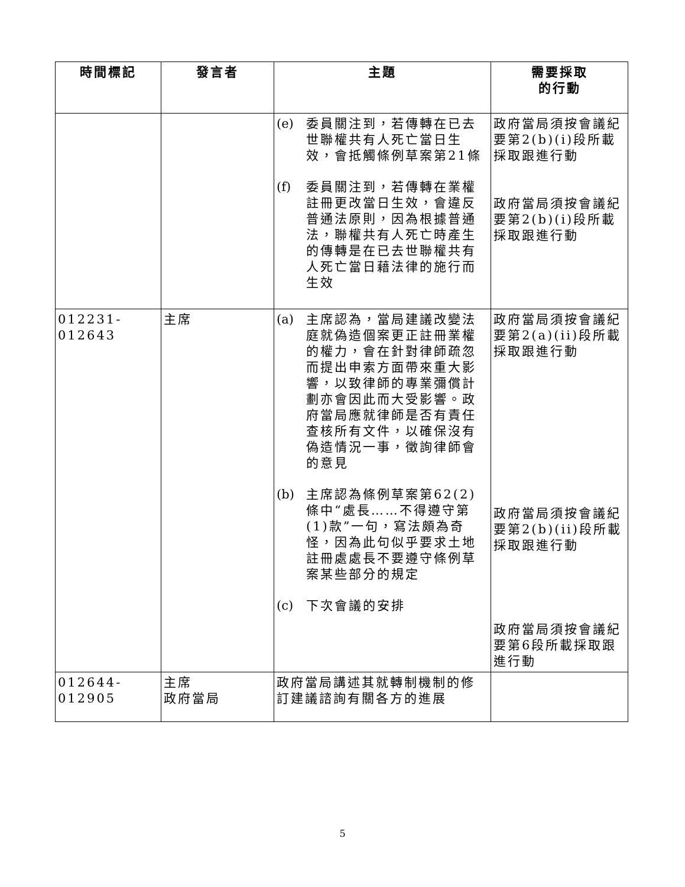| 時間標記 | 發言者 | 主題 | 需要採取 的行動 |
| --- | --- | --- | --- |
| | | (e) 委員關注到，若傳轉在已去世聯權共有人死亡當日生效，會抵觸條例草案第21條 (f) 委員關注到，若傳轉在業權註冊更改當日生效，會違反普通法原則，因為根據普通法，聯權共有人死亡時產生的傳轉是在已去世聯權共有人死亡當日藉法律的施行而生效 | 政府當局須按會議紀要第2(b)(i)段所載採取跟進行動 政府當局須按會議紀要第2(b)(i)段所載採取跟進行動 |
| 012231-012643 | 主席 | (a) 主席認為，當局建議改變法庭就偽造個案更正註冊業權的權力，會在針對律師疏忽而提出申索方面帶來重大影響，以致律師的專業彌償計劃亦會因此而大受影響。政府當局應就律師是否有責任查核所有文件，以確保沒有偽造情況一事，徵詢律師會的意見 (b) 主席認為條例草案第62(2)條中“處長……不得遵守第(1)款”一句，寫法頗為奇怪，因為此句似乎要求土地註冊處處長不要遵守條例草案某些部分的規定 (c) 下次會議的安排 | 政府當局須按會議紀要第2(a)(ii)段所載採取跟進行動 政府當局須按會議紀要第2(b)(ii)段所載採取跟進行動 政府當局須按會議紀要第6段所載採取跟進行動 |
| 012644-012905 | 主席 政府當局 | 政府當局講述其就轉制機制的修訂建議諮詢有關各方的進展 | |
5